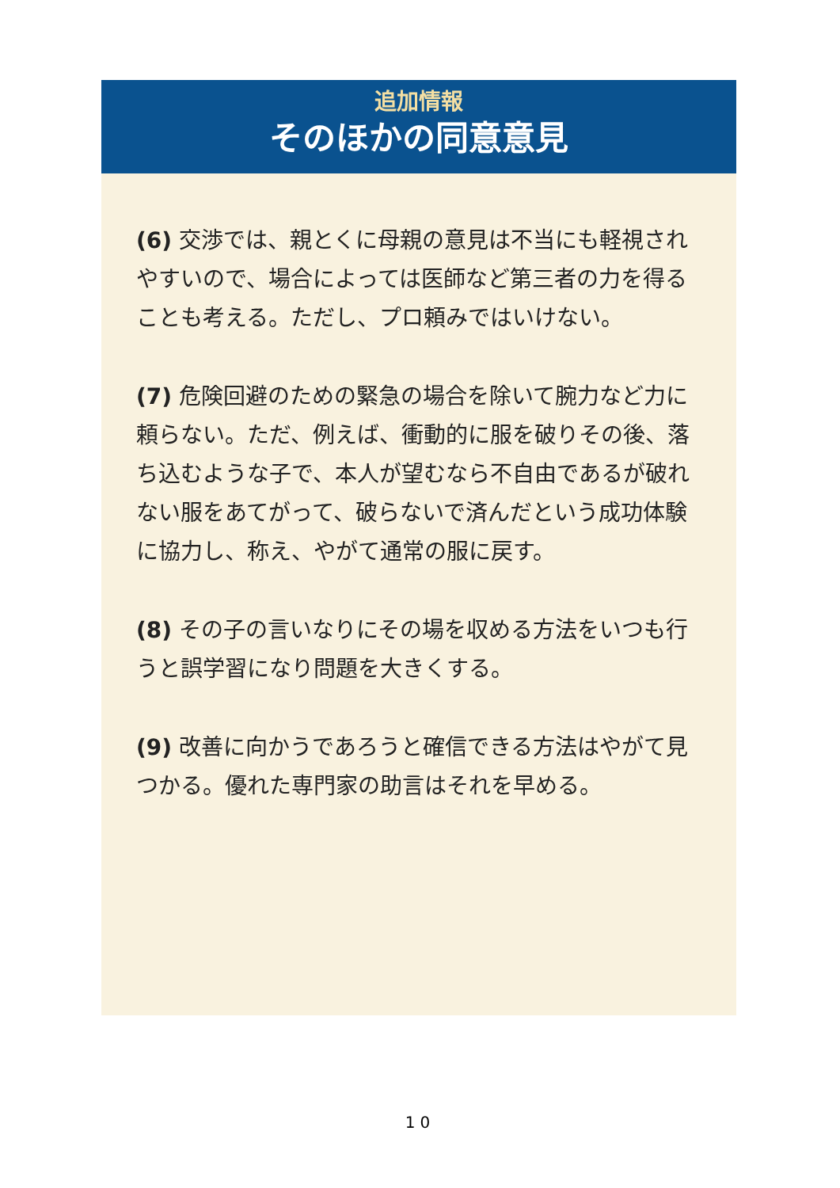追加情報
そのほかの同意意見
(6) 交渉では、親とくに母親の意見は不当にも軽視されやすいので、場合によっては医師など第三者の力を得ることも考える。ただし、プロ頼みではいけない。
(7) 危険回避のための緊急の場合を除いて腕力など力に頼らない。ただ、例えば、衝動的に服を破りその後、落ち込むような子で、本人が望むなら不自由であるが破れない服をあてがって、破らないで済んだという成功体験に協力し、称え、やがて通常の服に戻す。
(8) その子の言いなりにその場を収める方法をいつも行うと誤学習になり問題を大きくする。
(9) 改善に向かうであろうと確信できる方法はやがて見つかる。優れた専門家の助言はそれを早める。
10